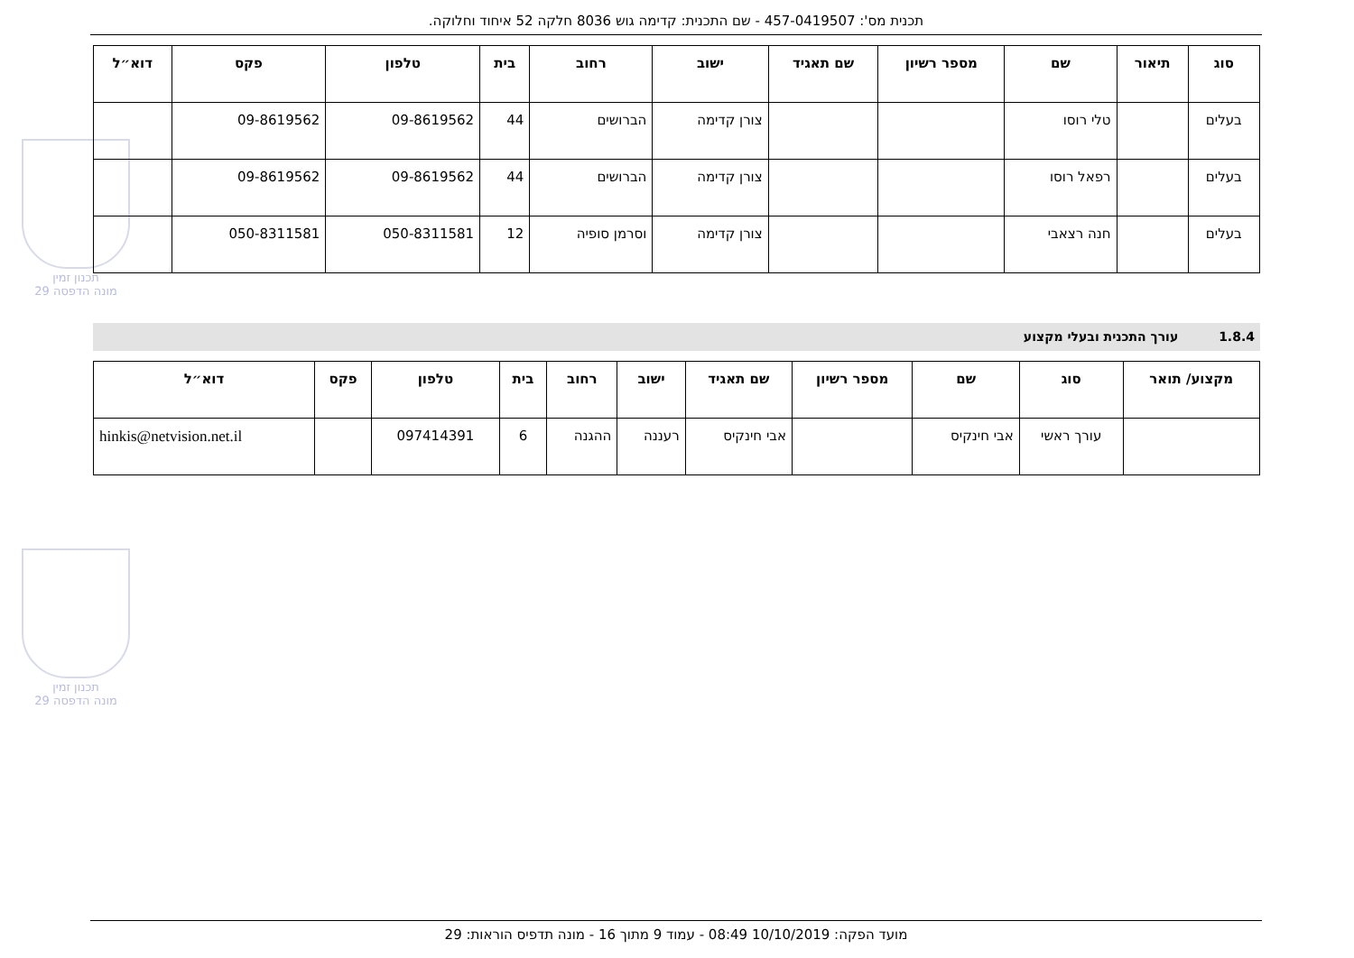תכנית מס': 457-0419507 - שם התכנית: קדימה גוש 8036 חלקה 52 איחוד וחלוקה.
תכנון זמין
מונה הדפסה 29
תכנון זמין
מונה הדפסה 29
| סוג | תיאור | שם | מספר רשיון | שם תאגיד | ישוב | רחוב | בית | טלפון | פקס | דוא״ל |
| --- | --- | --- | --- | --- | --- | --- | --- | --- | --- | --- |
| בעלים | | טלי רוסו | | | צורן קדימה | הברושים | 44 | 09-8619562 | 09-8619562 | |
| בעלים | | רפאל רוסו | | | צורן קדימה | הברושים | 44 | 09-8619562 | 09-8619562 | |
| בעלים | | חנה רצאבי | | | צורן קדימה | וסרמן סופיה | 12 | 050-8311581 | 050-8311581 | |
1.8.4 עורך התכנית ובעלי מקצוע
| מקצוע/ תואר | סוג | שם | מספר רשיון | שם תאגיד | ישוב | רחוב | בית | טלפון | פקס | דוא״ל |
| --- | --- | --- | --- | --- | --- | --- | --- | --- | --- | --- |
| | עורך ראשי | אבי חינקיס | | אבי חינקיס | רעננה | ההגנה | 6 | 097414391 | | hinkis@netvision.net.il |
מועד הפקה: 10/10/2019 08:49 - עמוד 9 מתוך 16 - מונה תדפיס הוראות: 29